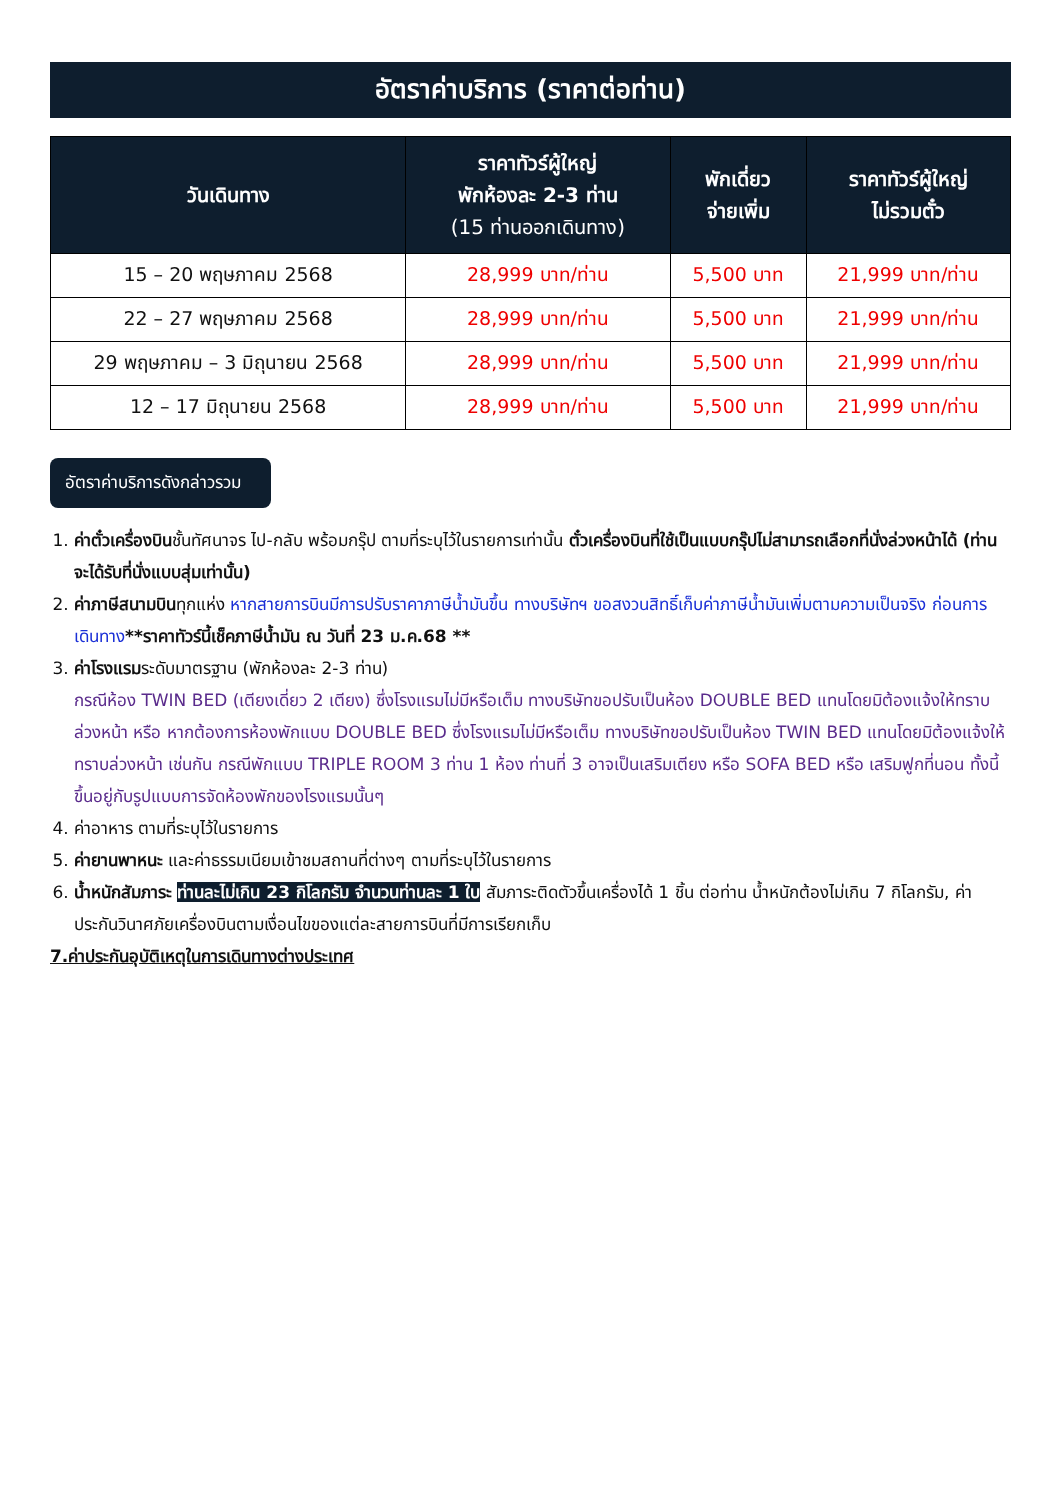อัตราค่าบริการ (ราคาต่อท่าน)
| วันเดินทาง | ราคาทัวร์ผู้ใหญ่ พักห้องละ 2-3 ท่าน (15 ท่านออกเดินทาง) | พักเดี่ยว จ่ายเพิ่ม | ราคาทัวร์ผู้ใหญ่ ไม่รวมตั๋ว |
| --- | --- | --- | --- |
| 15 – 20 พฤษภาคม 2568 | 28,999 บาท/ท่าน | 5,500 บาท | 21,999 บาท/ท่าน |
| 22 – 27 พฤษภาคม 2568 | 28,999 บาท/ท่าน | 5,500 บาท | 21,999 บาท/ท่าน |
| 29 พฤษภาคม – 3 มิถุนายน 2568 | 28,999 บาท/ท่าน | 5,500 บาท | 21,999 บาท/ท่าน |
| 12 – 17 มิถุนายน 2568 | 28,999 บาท/ท่าน | 5,500 บาท | 21,999 บาท/ท่าน |
อัตราค่าบริการดังกล่าวรวม
1. ค่าตั๋วเครื่องบินชั้นทัศนาจร ไป-กลับ พร้อมกรุ๊ป ตามที่ระบุไว้ในรายการเท่านั้น ตั๋วเครื่องบินที่ใช้เป็นแบบกรุ๊ปไม่สามารถเลือกที่นั่งล่วงหน้าได้ (ท่านจะได้รับที่นั่งแบบสุ่มเท่านั้น)
2. ค่าภาษีสนามบินทุกแห่ง หากสายการบินมีการปรับราคาภาษีน้ำมันขึ้น ทางบริษัทฯ ขอสงวนสิทธิ์เก็บค่าภาษีน้ำมันเพิ่มตามความเป็นจริง ก่อนการเดินทาง**ราคาทัวร์นี้เช็คภาษีน้ำมัน ณ วันที่ 23 ม.ค.68 **
3. ค่าโรงแรมระดับมาตรฐาน (พักห้องละ 2-3 ท่าน)
กรณีห้อง TWIN BED (เตียงเดี่ยว 2 เตียง) ซึ่งโรงแรมไม่มีหรือเต็ม ทางบริษัทขอปรับเป็นห้อง DOUBLE BED แทนโดยมิต้องแจ้งให้ทราบล่วงหน้า หรือ หากต้องการห้องพักแบบ DOUBLE BED ซึ่งโรงแรมไม่มีหรือเต็ม ทางบริษัทขอปรับเป็นห้อง TWIN BED แทนโดยมิต้องแจ้งให้ทราบล่วงหน้า เช่นกัน กรณีพักแบบ TRIPLE ROOM 3 ท่าน 1 ห้อง ท่านที่ 3 อาจเป็นเสริมเตียง หรือ SOFA BED หรือ เสริมฟูกที่นอน ทั้งนี้ขึ้นอยู่กับรูปแบบการจัดห้องพักของโรงแรมนั้นๆ
4. ค่าอาหาร ตามที่ระบุไว้ในรายการ
5. ค่ายานพาหนะ และค่าธรรมเนียมเข้าชมสถานที่ต่างๆ ตามที่ระบุไว้ในรายการ
6. น้ำหนักสัมภาระ ท่านละไม่เกิน 23 กิโลกรัม จำนวนท่านละ 1 ใบ สัมภาระติดตัวขึ้นเครื่องได้ 1 ชิ้น ต่อท่าน น้ำหนักต้องไม่เกิน 7 กิโลกรัม, ค่าประกันวินาศภัยเครื่องบินตามเงื่อนไขของแต่ละสายการบินที่มีการเรียกเก็บ
7.ค่าประกันอุบัติเหตุในการเดินทางต่างประเทศ